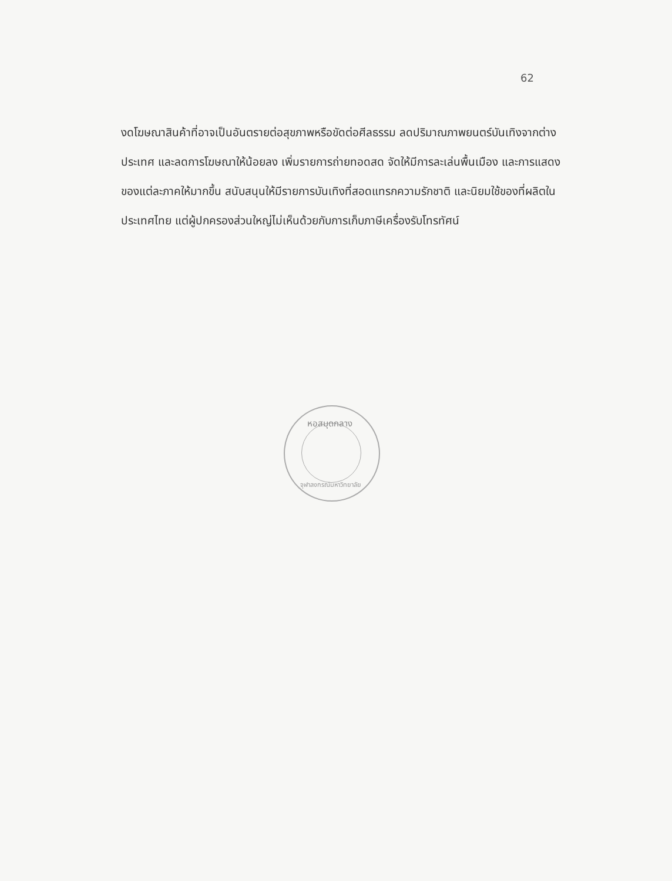62
งดโฆษณาสินค้าที่อาจเป็นอันตรายต่อสุขภาพหรือขัดต่อศีลธรรม ลดปริมาณภาพยนตร์บันเทิงจากต่างประเทศ และลดการโฆษณาให้น้อยลง เพิ่มรายการถ่ายทอดสด จัดให้มีการละเล่นพื้นเมือง และการแสดงของแต่ละภาคให้มากขึ้น สนับสนุนให้มีรายการบันเทิงที่สอดแทรกความรักชาติ และนิยมใช้ของที่ผลิตในประเทศไทย แต่ผู้ปกครองส่วนใหญ่ไม่เห็นด้วยกับการเก็บภาษีเครื่องรับโทรทัศน์
หอสมุดกลาง
จุฬาลงกรณ์มหาวิทยาลัย